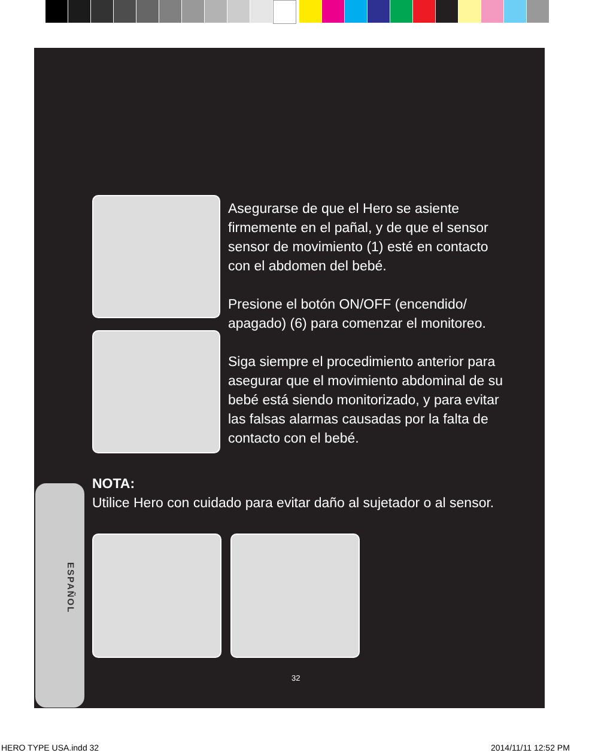Asegurarse de que el Hero se asiente firmemente en el pañal, y de que el sensor sensor de movimiento (1) esté en contacto con el abdomen del bebé.
Presione el botón ON/OFF (encendido/ apagado) (6) para comenzar el monitoreo.
Siga siempre el procedimiento anterior para asegurar que el movimiento abdominal de su bebé está siendo monitorizado, y para evitar las falsas alarmas causadas por la falta de contacto con el bebé.
ESPAÑOL
NOTA:
Utilice Hero con cuidado para evitar daño al sujetador o al sensor.
32
HERO TYPE USA.indd 32 2014/11/11 12:52 PM